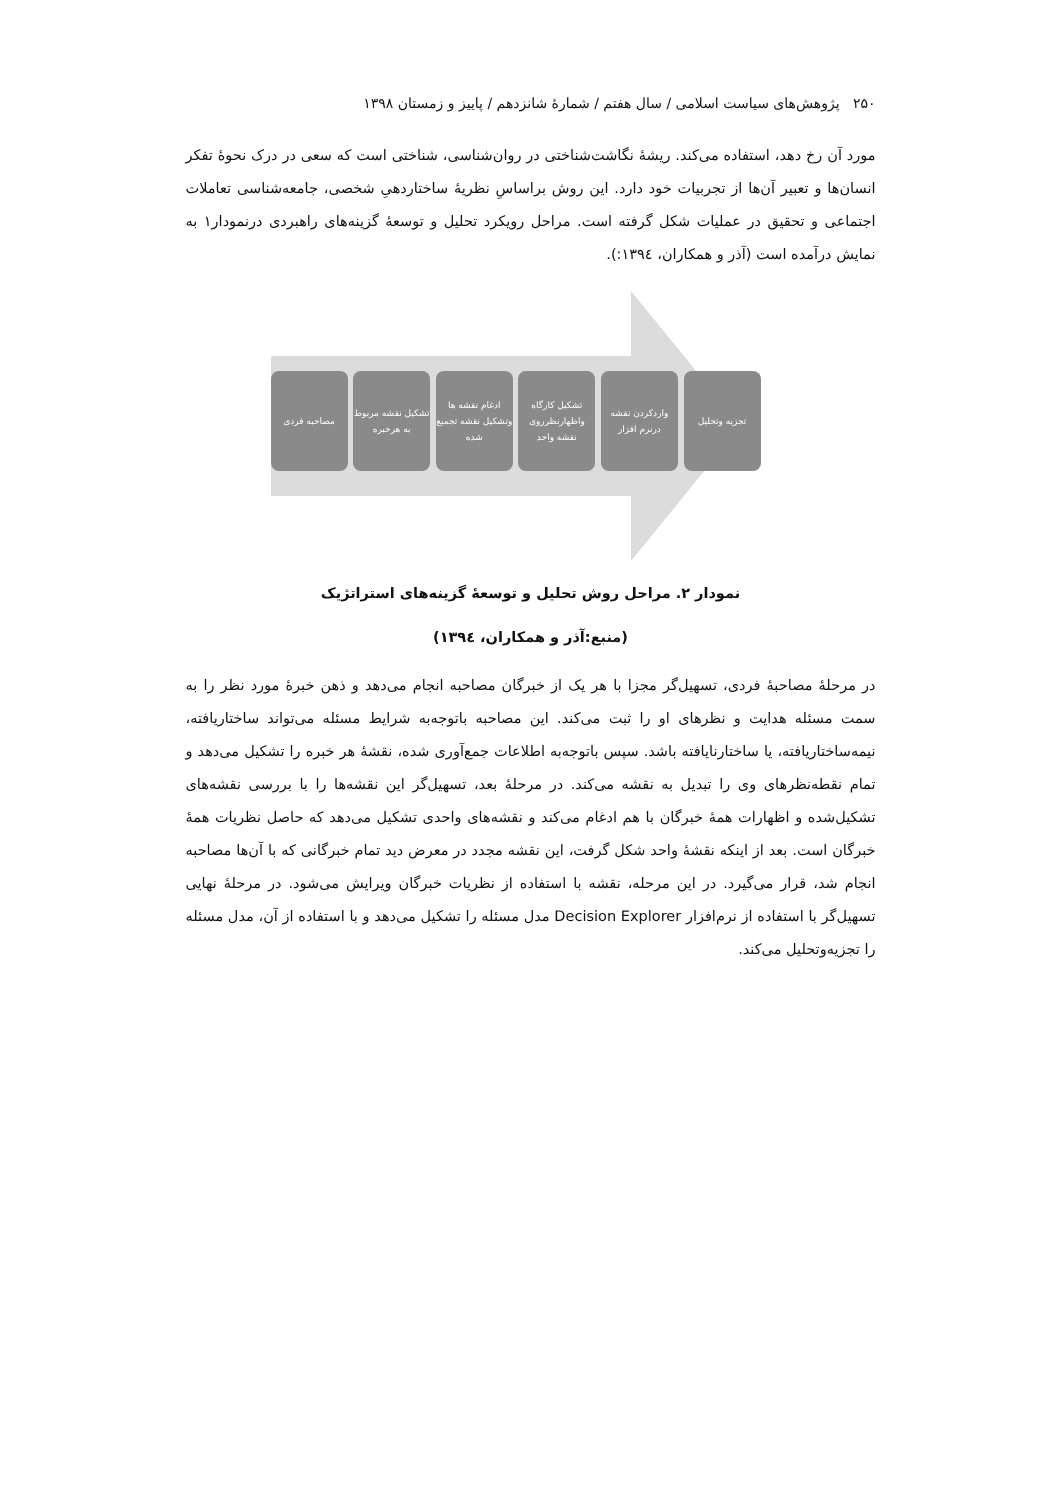۲۵۰ پژوهش‌های سیاست اسلامی / سال هفتم / شمارهٔ شانزدهم / پاییز و زمستان ۱۳۹۸
مورد آن رخ دهد، استفاده می‌کند. ریشهٔ نگاشت‌شناختی در روان‌شناسی، شناختی است که سعی در درک نحوهٔ تفکر انسان‌ها و تعبیر آن‌ها از تجربیات خود دارد. این روش براساسِ نظریهٔ ساختاردهیِ شخصی، جامعه‌شناسی تعاملات اجتماعی و تحقیق در عملیات شکل گرفته است. مراحل رویکرد تحلیل و توسعهٔ گزینه‌های راهبردی درنمودار۱ به نمایش درآمده است (آذر و همکاران، ۱۳۹٤:).
تجزیه وتحلیل واردکردن نقشه درنرم افزار
تشکیل کارگاه واظهارنظرروی نقشه واحد
ادغام نقشه ها وتشکیل نقشه تجمیع شده
تشکیل نقشه مربوط به هرخبره
مصاحبه فردی
نمودار ۲. مراحل روش تحلیل و توسعهٔ گزینه‌های استراتژیک
(منبع:آذر و همکاران، ۱۳۹٤)
در مرحلهٔ مصاحبهٔ فردی، تسهیل‌گر مجزا با هر یک از خبرگان مصاحبه انجام می‌دهد و ذهن خبرهٔ مورد نظر را به سمت مسئله هدایت و نظرهای او را ثبت می‌کند. این مصاحبه باتوجه‌به شرایط مسئله می‌تواند ساختاریافته، نیمه‌ساختاریافته، یا ساختارنایافته باشد. سپس باتوجه‌به اطلاعات جمع‌آوری شده، نقشهٔ هر خبره را تشکیل می‌دهد و تمام نقطه‌نظرهای وی را تبدیل به نقشه می‌کند. در مرحلهٔ بعد، تسهیل‌گر این نقشه‌ها را با بررسی نقشه‌های تشکیل‌شده و اظهارات همهٔ خبرگان با هم ادغام می‌کند و نقشه‌های واحدی تشکیل می‌دهد که حاصل نظریات همهٔ خبرگان است. بعد از اینکه نقشهٔ واحد شکل گرفت، این نقشه مجدد در معرض دید تمام خبرگانی که با آن‌ها مصاحبه انجام شد، قرار می‌گیرد. در این مرحله، نقشه با استفاده از نظریات خبرگان ویرایش می‌شود. در مرحلهٔ نهایی تسهیل‌گر با استفاده از نرم‌افزار Decision Explorer مدل مسئله را تشکیل می‌دهد و با استفاده از آن، مدل مسئله را تجزیه‌وتحلیل می‌کند.